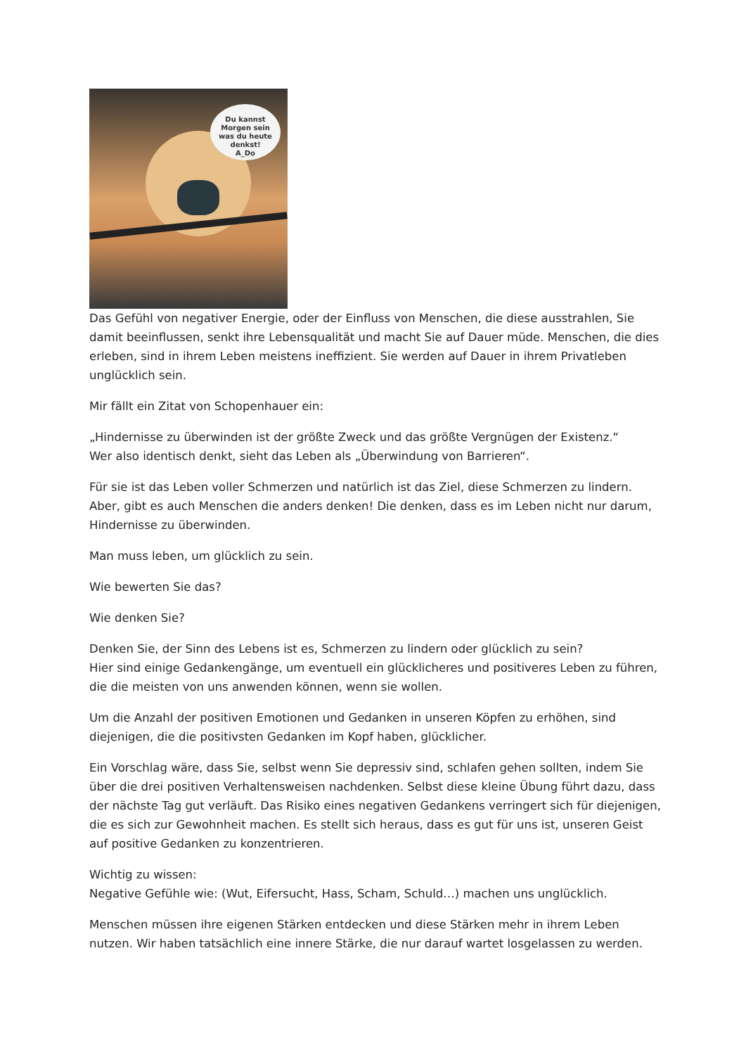Du kannst
Morgen sein
was du heute
denkst!
A_Do
Das Gefühl von negativer Energie, oder der Einfluss von Menschen, die diese ausstrahlen, Sie damit beeinflussen, senkt ihre Lebensqualität und macht Sie auf Dauer müde. Menschen, die dies erleben, sind in ihrem Leben meistens ineffizient. Sie werden auf Dauer in ihrem Privatleben unglücklich sein.
Mir fällt ein Zitat von Schopenhauer ein:
„Hindernisse zu überwinden ist der größte Zweck und das größte Vergnügen der Existenz.“
Wer also identisch denkt, sieht das Leben als „Überwindung von Barrieren“.
Für sie ist das Leben voller Schmerzen und natürlich ist das Ziel, diese Schmerzen zu lindern. Aber, gibt es auch Menschen die anders denken! Die denken, dass es im Leben nicht nur darum, Hindernisse zu überwinden.
Man muss leben, um glücklich zu sein.
Wie bewerten Sie das?
Wie denken Sie?
Denken Sie, der Sinn des Lebens ist es, Schmerzen zu lindern oder glücklich zu sein?
Hier sind einige Gedankengänge, um eventuell ein glücklicheres und positiveres Leben zu führen, die die meisten von uns anwenden können, wenn sie wollen.
Um die Anzahl der positiven Emotionen und Gedanken in unseren Köpfen zu erhöhen, sind diejenigen, die die positivsten Gedanken im Kopf haben, glücklicher.
Ein Vorschlag wäre, dass Sie, selbst wenn Sie depressiv sind, schlafen gehen sollten, indem Sie über die drei positiven Verhaltensweisen nachdenken. Selbst diese kleine Übung führt dazu, dass der nächste Tag gut verläuft. Das Risiko eines negativen Gedankens verringert sich für diejenigen, die es sich zur Gewohnheit machen. Es stellt sich heraus, dass es gut für uns ist, unseren Geist auf positive Gedanken zu konzentrieren.
Wichtig zu wissen:
Negative Gefühle wie: (Wut, Eifersucht, Hass, Scham, Schuld…) machen uns unglücklich.
Menschen müssen ihre eigenen Stärken entdecken und diese Stärken mehr in ihrem Leben nutzen. Wir haben tatsächlich eine innere Stärke, die nur darauf wartet losgelassen zu werden.